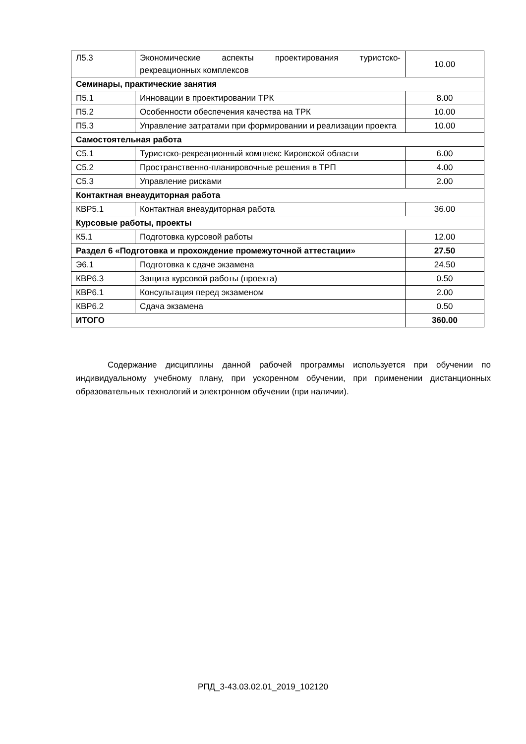| Л5.3 | Экономические аспекты проектирования туристско-рекреационных комплексов | 10.00 |
| Семинары, практические занятия | | |
| П5.1 | Инновации в проектировании ТРК | 8.00 |
| П5.2 | Особенности обеспечения качества на ТРК | 10.00 |
| П5.3 | Управление затратами при формировании и реализации проекта | 10.00 |
| Самостоятельная работа | | |
| С5.1 | Туристско-рекреационный комплекс Кировской области | 6.00 |
| С5.2 | Пространственно-планировочные решения в ТРП | 4.00 |
| С5.3 | Управление рисками | 2.00 |
| Контактная внеаудиторная работа | | |
| КВР5.1 | Контактная внеаудиторная работа | 36.00 |
| Курсовые работы, проекты | | |
| К5.1 | Подготовка курсовой работы | 12.00 |
| Раздел 6 «Подготовка и прохождение промежуточной аттестации» | | 27.50 |
| Э6.1 | Подготовка к сдаче экзамена | 24.50 |
| КВР6.3 | Защита курсовой работы (проекта) | 0.50 |
| КВР6.1 | Консультация перед экзаменом | 2.00 |
| КВР6.2 | Сдача экзамена | 0.50 |
| ИТОГО | | 360.00 |
Содержание дисциплины данной рабочей программы используется при обучении по индивидуальному учебному плану, при ускоренном обучении, при применении дистанционных образовательных технологий и электронном обучении (при наличии).
РПД_3-43.03.02.01_2019_102120